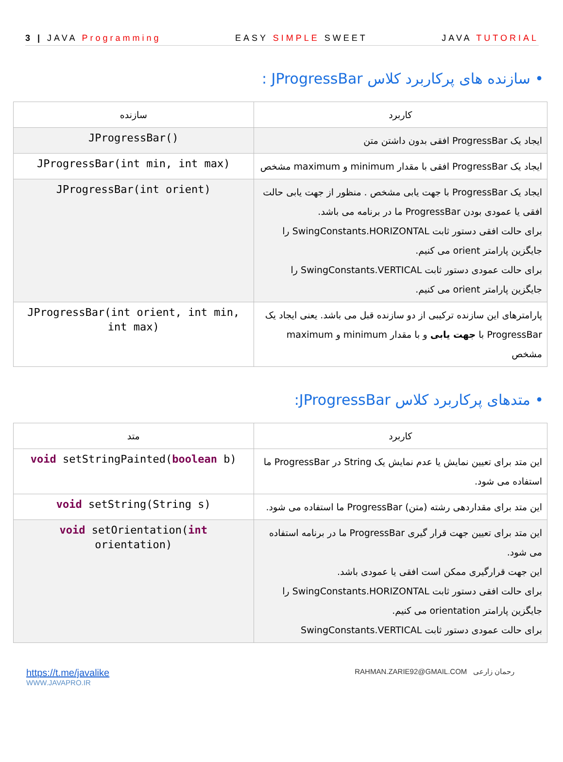3 | JAVA Programming EASY SIMPLE SWEET JAVA TUTORIAL
• سازنده های پرکاربرد کلاس JProgressBar :
| کاربرد | سازنده |
| --- | --- |
| ایجاد یک ProgressBar افقی بدون داشتن متن | JProgressBar() |
| ایجاد یک ProgressBar افقی با مقدار minimum و maximum مشخص | JProgressBar(int min, int max) |
| ایجاد یک ProgressBar با جهت یابی مشخص . منظور از جهت یابی حالت افقی یا عمودی بودن ProgressBar ما در برنامه می باشد. برای حالت افقی دستور ثابت SwingConstants.HORIZONTAL را جایگزین پارامتر orient می کنیم. برای حالت عمودی دستور ثابت SwingConstants.VERTICAL را جایگزین پارامتر orient می کنیم. | JProgressBar(int orient) |
| پارامترهای این سازنده ترکیبی از دو سازنده قبل می باشد. یعنی ایجاد یک ProgressBar با جهت یابی و با مقدار minimum و maximum مشخص | JProgressBar(int orient, int min, int max) |
• متدهای پرکاربرد کلاس JProgressBar:
| کاربرد | متد |
| --- | --- |
| این متد برای تعیین نمایش یا عدم نمایش یک String در ProgressBar ما استفاده می شود. | void setStringPainted( boolean b) |
| این متد برای مقداردهی رشته (متن) ProgressBar ما استفاده می شود. | void setString(String s) |
| این متد برای تعیین جهت قرار گیری ProgressBar ما در برنامه استفاده می شود. این جهت قرارگیری ممکن است افقی یا عمودی باشد. برای حالت افقی دستور ثابت SwingConstants.HORIZONTAL را جایگزین پارامتر orientation می کنیم. برای حالت عمودی دستور ثابت SwingConstants.VERTICAL | void setOrientation( int orientation) |
https://t.me/javalike
WWW.JAVAPRO.IR
RAHMAN.ZARIE92@GMAIL.COM رحمان زارعی